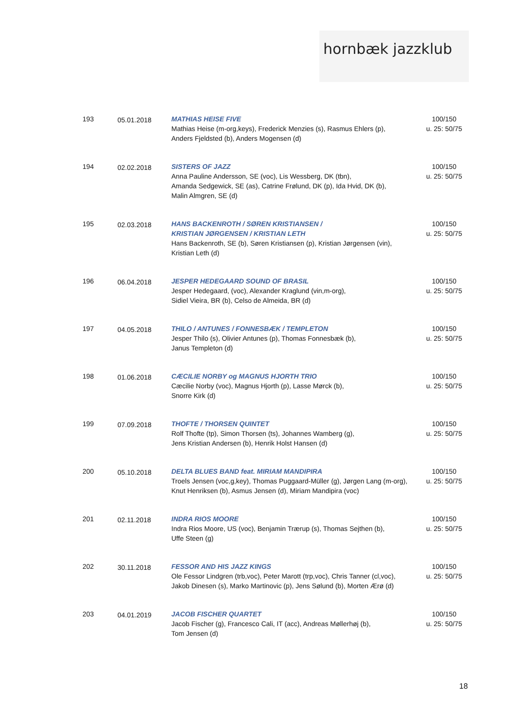hornbæk jazzklub
| 193 | 05.01.2018 | MATHIAS HEISE FIVE Mathias Heise (m-org,keys), Frederick Menzies (s), Rasmus Ehlers (p), Anders Fjeldsted (b), Anders Mogensen (d) | 100/150 u. 25: 50/75 |
| 194 | 02.02.2018 | SISTERS OF JAZZ Anna Pauline Andersson, SE (voc), Lis Wessberg, DK (tbn), Amanda Sedgewick, SE (as), Catrine Frølund, DK (p), Ida Hvid, DK (b), Malin Almgren, SE (d) | 100/150 u. 25: 50/75 |
| 195 | 02.03.2018 | HANS BACKENROTH / SØREN KRISTIANSEN / KRISTIAN JØRGENSEN / KRISTIAN LETH Hans Backenroth, SE (b), Søren Kristiansen (p), Kristian Jørgensen (vin), Kristian Leth (d) | 100/150 u. 25: 50/75 |
| 196 | 06.04.2018 | JESPER HEDEGAARD SOUND OF BRASIL Jesper Hedegaard, (voc), Alexander Kraglund (vin,m-org), Sidiel Vieira, BR (b), Celso de Almeida, BR (d) | 100/150 u. 25: 50/75 |
| 197 | 04.05.2018 | THILO / ANTUNES / FONNESBÆK / TEMPLETON Jesper Thilo (s), Olivier Antunes (p), Thomas Fonnesbæk (b), Janus Templeton (d) | 100/150 u. 25: 50/75 |
| 198 | 01.06.2018 | CÆCILIE NORBY og MAGNUS HJORTH TRIO Cæcilie Norby (voc), Magnus Hjorth (p), Lasse Mørck (b), Snorre Kirk (d) | 100/150 u. 25: 50/75 |
| 199 | 07.09.2018 | THOFTE / THORSEN QUINTET Rolf Thofte (tp), Simon Thorsen (ts), Johannes Wamberg (g), Jens Kristian Andersen (b), Henrik Holst Hansen (d) | 100/150 u. 25: 50/75 |
| 200 | 05.10.2018 | DELTA BLUES BAND feat. MIRIAM MANDIPIRA Troels Jensen (voc,g,key), Thomas Puggaard-Müller (g), Jørgen Lang (m-org), Knut Henriksen (b), Asmus Jensen (d), Miriam Mandipira (voc) | 100/150 u. 25: 50/75 |
| 201 | 02.11.2018 | INDRA RIOS MOORE Indra Rios Moore, US (voc), Benjamin Trærup (s), Thomas Sejthen (b), Uffe Steen (g) | 100/150 u. 25: 50/75 |
| 202 | 30.11.2018 | FESSOR AND HIS JAZZ KINGS Ole Fessor Lindgren (trb,voc), Peter Marott (trp,voc), Chris Tanner (cl,voc), Jakob Dinesen (s), Marko Martinovic (p), Jens Sølund (b), Morten Ærø (d) | 100/150 u. 25: 50/75 |
| 203 | 04.01.2019 | JACOB FISCHER QUARTET Jacob Fischer (g), Francesco Cali, IT (acc), Andreas Møllerhøj (b), Tom Jensen (d) | 100/150 u. 25: 50/75 |
18